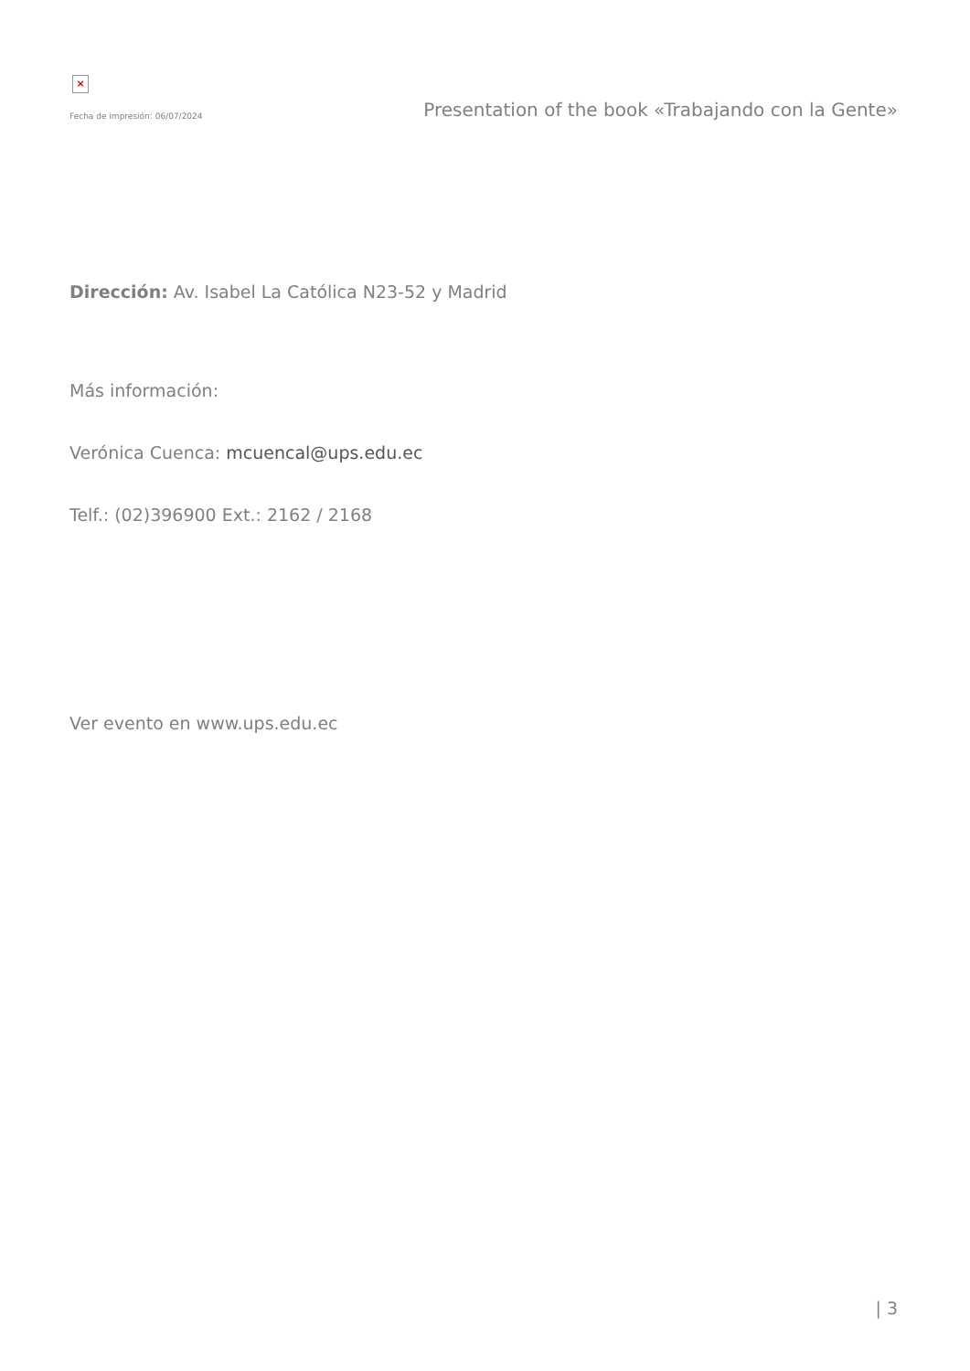×
Fecha de impresión: 06/07/2024 Presentation of the book «Trabajando con la Gente»
Dirección: Av. Isabel La Católica N23-52 y Madrid
Más información:
Verónica Cuenca: mcuencal@ups.edu.ec
Telf.: (02)396900 Ext.: 2162 / 2168
Ver evento en www.ups.edu.ec
| 3